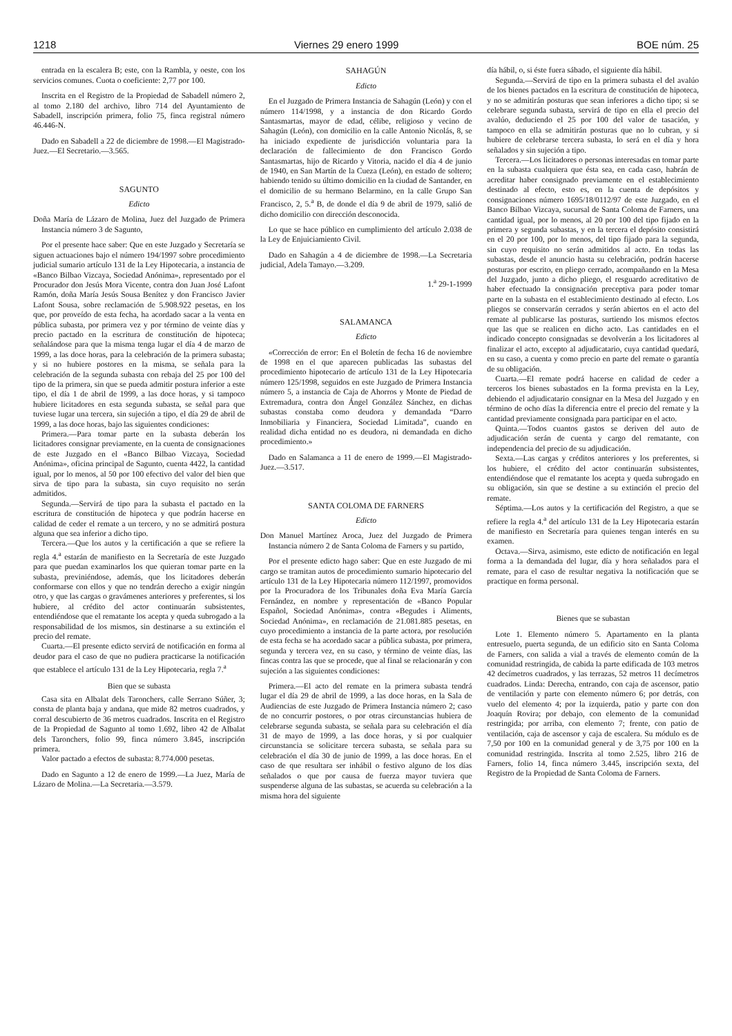1218 Viernes 29 enero 1999 BOE núm. 25
entrada en la escalera B; este, con la Rambla, y oeste, con los servicios comunes. Cuota o coeficiente: 2,77 por 100.
Inscrita en el Registro de la Propiedad de Sabadell número 2, al tomo 2.180 del archivo, libro 714 del Ayuntamiento de Sabadell, inscripción primera, folio 75, finca registral número 46.446-N.
Dado en Sabadell a 22 de diciembre de 1998.—El Magistrado-Juez.—El Secretario.—3.565.
SAGUNTO
Edicto
Doña María de Lázaro de Molina, Juez del Juzgado de Primera Instancia número 3 de Sagunto,
Por el presente hace saber: Que en este Juzgado y Secretaría se siguen actuaciones bajo el número 194/1997 sobre procedimiento judicial sumario artículo 131 de la Ley Hipotecaria, a instancia de «Banco Bilbao Vizcaya, Sociedad Anónima», representado por el Procurador don Jesús Mora Vicente, contra don Juan José Lafont Ramón, doña María Jesús Sousa Benítez y don Francisco Javier Lafont Sousa, sobre reclamación de 5.908.922 pesetas, en los que, por proveído de esta fecha, ha acordado sacar a la venta en pública subasta, por primera vez y por término de veinte días y precio pactado en la escritura de constitución de hipoteca; señalándose para que la misma tenga lugar el día 4 de marzo de 1999, a las doce horas, para la celebración de la primera subasta; y si no hubiere postores en la misma, se señala para la celebración de la segunda subasta con rebaja del 25 por 100 del tipo de la primera, sin que se pueda admitir postura inferior a este tipo, el día 1 de abril de 1999, a las doce horas, y si tampoco hubiere licitadores en esta segunda subasta, se señal para que tuviese lugar una tercera, sin sujeción a tipo, el día 29 de abril de 1999, a las doce horas, bajo las siguientes condiciones:
Primera.—Para tomar parte en la subasta deberán los licitadores consignar previamente, en la cuenta de consignaciones de este Juzgado en el «Banco Bilbao Vizcaya, Sociedad Anónima», oficina principal de Sagunto, cuenta 4422, la cantidad igual, por lo menos, al 50 por 100 efectivo del valor del bien que sirva de tipo para la subasta, sin cuyo requisito no serán admitidos.
Segunda.—Servirá de tipo para la subasta el pactado en la escritura de constitución de hipoteca y que podrán hacerse en calidad de ceder el remate a un tercero, y no se admitirá postura alguna que sea inferior a dicho tipo.
Tercera.—Que los autos y la certificación a que se refiere la regla 4.<sup>a</sup> estarán de manifiesto en la Secretaría de este Juzgado para que puedan examinarlos los que quieran tomar parte en la subasta, previniéndose, además, que los licitadores deberán conformarse con ellos y que no tendrán derecho a exigir ningún otro, y que las cargas o gravámenes anteriores y preferentes, si los hubiere, al crédito del actor continuarán subsistentes, entendiéndose que el rematante los acepta y queda subrogado a la responsabilidad de los mismos, sin destinarse a su extinción el precio del remate.
Cuarta.—El presente edicto servirá de notificación en forma al deudor para el caso de que no pudiera practicarse la notificación que establece el artículo 131 de la Ley Hipotecaria, regla 7.<sup>a</sup>
Bien que se subasta
Casa sita en Albalat dels Taronchers, calle Serrano Súñer, 3; consta de planta baja y andana, que mide 82 metros cuadrados, y corral descubierto de 36 metros cuadrados. Inscrita en el Registro de la Propiedad de Sagunto al tomo 1.692, libro 42 de Albalat dels Taronchers, folio 99, finca número 3.845, inscripción primera.
Valor pactado a efectos de subasta: 8.774.000 pesetas.
Dado en Sagunto a 12 de enero de 1999.—La Juez, María de Lázaro de Molina.—La Secretaria.—3.579.
SAHAGÚN
Edicto
En el Juzgado de Primera Instancia de Sahagún (León) y con el número 114/1998, y a instancia de don Ricardo Gordo Santasmartas, mayor de edad, célibe, religioso y vecino de Sahagún (León), con domicilio en la calle Antonio Nicolás, 8, se ha iniciado expediente de jurisdicción voluntaria para la declaración de fallecimiento de don Francisco Gordo Santasmartas, hijo de Ricardo y Vitoria, nacido el día 4 de junio de 1940, en San Martín de la Cueza (León), en estado de soltero; habiendo tenido su último domicilio en la ciudad de Santander, en el domicilio de su hermano Belarmino, en la calle Grupo San Francisco, 2, 5.<sup>a</sup> B, de donde el día 9 de abril de 1979, salió de dicho domicilio con dirección desconocida.
Lo que se hace público en cumplimiento del artículo 2.038 de la Ley de Enjuiciamiento Civil.
Dado en Sahagún a 4 de diciembre de 1998.—La Secretaria judicial, Adela Tamayo.—3.209.
1.<sup>a</sup> 29-1-1999
SALAMANCA
Edicto
«Corrección de error: En el Boletín de fecha 16 de noviembre de 1998 en el que aparecen publicadas las subastas del procedimiento hipotecario de artículo 131 de la Ley Hipotecaria número 125/1998, seguidos en este Juzgado de Primera Instancia número 5, a instancia de Caja de Ahorros y Monte de Piedad de Extremadura, contra don Ángel González Sánchez, en dichas subastas constaba como deudora y demandada “Darro Inmobiliaria y Financiera, Sociedad Limitada”, cuando en realidad dicha entidad no es deudora, ni demandada en dicho procedimiento.»
Dado en Salamanca a 11 de enero de 1999.—El Magistrado-Juez.—3.517.
SANTA COLOMA DE FARNERS
Edicto
Don Manuel Martínez Aroca, Juez del Juzgado de Primera Instancia número 2 de Santa Coloma de Farners y su partido,
Por el presente edicto hago saber: Que en este Juzgado de mi cargo se tramitan autos de procedimiento sumario hipotecario del artículo 131 de la Ley Hipotecaria número 112/1997, promovidos por la Procuradora de los Tribunales doña Eva María García Fernández, en nombre y representación de «Banco Popular Español, Sociedad Anónima», contra «Begudes i Aliments, Sociedad Anónima», en reclamación de 21.081.885 pesetas, en cuyo procedimiento a instancia de la parte actora, por resolución de esta fecha se ha acordado sacar a pública subasta, por primera, segunda y tercera vez, en su caso, y término de veinte días, las fincas contra las que se procede, que al final se relacionarán y con sujeción a las siguientes condiciones:
Primera.—El acto del remate en la primera subasta tendrá lugar el día 29 de abril de 1999, a las doce horas, en la Sala de Audiencias de este Juzgado de Primera Instancia número 2; caso de no concurrir postores, o por otras circunstancias hubiera de celebrarse segunda subasta, se señala para su celebración el día 31 de mayo de 1999, a las doce horas, y si por cualquier circunstancia se solicitare tercera subasta, se señala para su celebración el día 30 de junio de 1999, a las doce horas. En el caso de que resultara ser inhábil o festivo alguno de los días señalados o que por causa de fuerza mayor tuviera que suspenderse alguna de las subastas, se acuerda su celebración a la misma hora del siguiente
día hábil, o, si éste fuera sábado, el siguiente día hábil.
Segunda.—Servirá de tipo en la primera subasta el del avalúo de los bienes pactados en la escritura de constitución de hipoteca, y no se admitirán posturas que sean inferiores a dicho tipo; si se celebrare segunda subasta, servirá de tipo en ella el precio del avalúo, deduciendo el 25 por 100 del valor de tasación, y tampoco en ella se admitirán posturas que no lo cubran, y si hubiere de celebrarse tercera subasta, lo será en el día y hora señalados y sin sujeción a tipo.
Tercera.—Los licitadores o personas interesadas en tomar parte en la subasta cualquiera que ésta sea, en cada caso, habrán de acreditar haber consignado previamente en el establecimiento destinado al efecto, esto es, en la cuenta de depósitos y consignaciones número 1695/18/0112/97 de este Juzgado, en el Banco Bilbao Vizcaya, sucursal de Santa Coloma de Farners, una cantidad igual, por lo menos, al 20 por 100 del tipo fijado en la primera y segunda subastas, y en la tercera el depósito consistirá en el 20 por 100, por lo menos, del tipo fijado para la segunda, sin cuyo requisito no serán admitidos al acto. En todas las subastas, desde el anuncio hasta su celebración, podrán hacerse posturas por escrito, en pliego cerrado, acompañando en la Mesa del Juzgado, junto a dicho pliego, el resguardo acreditativo de haber efectuado la consignación preceptiva para poder tomar parte en la subasta en el establecimiento destinado al efecto. Los pliegos se conservarán cerrados y serán abiertos en el acto del remate al publicarse las posturas, surtiendo los mismos efectos que las que se realicen en dicho acto. Las cantidades en el indicado concepto consignadas se devolverán a los licitadores al finalizar el acto, excepto al adjudicatario, cuya cantidad quedará, en su caso, a cuenta y como precio en parte del remate o garantía de su obligación.
Cuarta.—El remate podrá hacerse en calidad de ceder a terceros los bienes subastados en la forma prevista en la Ley, debiendo el adjudicatario consignar en la Mesa del Juzgado y en término de ocho días la diferencia entre el precio del remate y la cantidad previamente consignada para participar en el acto.
Quinta.—Todos cuantos gastos se deriven del auto de adjudicación serán de cuenta y cargo del rematante, con independencia del precio de su adjudicación.
Sexta.—Las cargas y créditos anteriores y los preferentes, si los hubiere, el crédito del actor continuarán subsistentes, entendiéndose que el rematante los acepta y queda subrogado en su obligación, sin que se destine a su extinción el precio del remate.
Séptima.—Los autos y la certificación del Registro, a que se refiere la regla 4.<sup>a</sup> del artículo 131 de la Ley Hipotecaria estarán de manifiesto en Secretaría para quienes tengan interés en su examen.
Octava.—Sirva, asimismo, este edicto de notificación en legal forma a la demandada del lugar, día y hora señalados para el remate, para el caso de resultar negativa la notificación que se practique en forma personal.
Bienes que se subastan
Lote 1. Elemento número 5. Apartamento en la planta entresuelo, puerta segunda, de un edificio sito en Santa Coloma de Farners, con salida a vial a través de elemento común de la comunidad restringida, de cabida la parte edificada de 103 metros 42 decímetros cuadrados, y las terrazas, 52 metros 11 decímetros cuadrados. Linda: Derecha, entrando, con caja de ascensor, patio de ventilación y parte con elemento número 6; por detrás, con vuelo del elemento 4; por la izquierda, patio y parte con don Joaquín Rovira; por debajo, con elemento de la comunidad restringida; por arriba, con elemento 7; frente, con patio de ventilación, caja de ascensor y caja de escalera. Su módulo es de 7,50 por 100 en la comunidad general y de 3,75 por 100 en la comunidad restringida. Inscrita al tomo 2.525, libro 216 de Farners, folio 14, finca número 3.445, inscripción sexta, del Registro de la Propiedad de Santa Coloma de Farners.